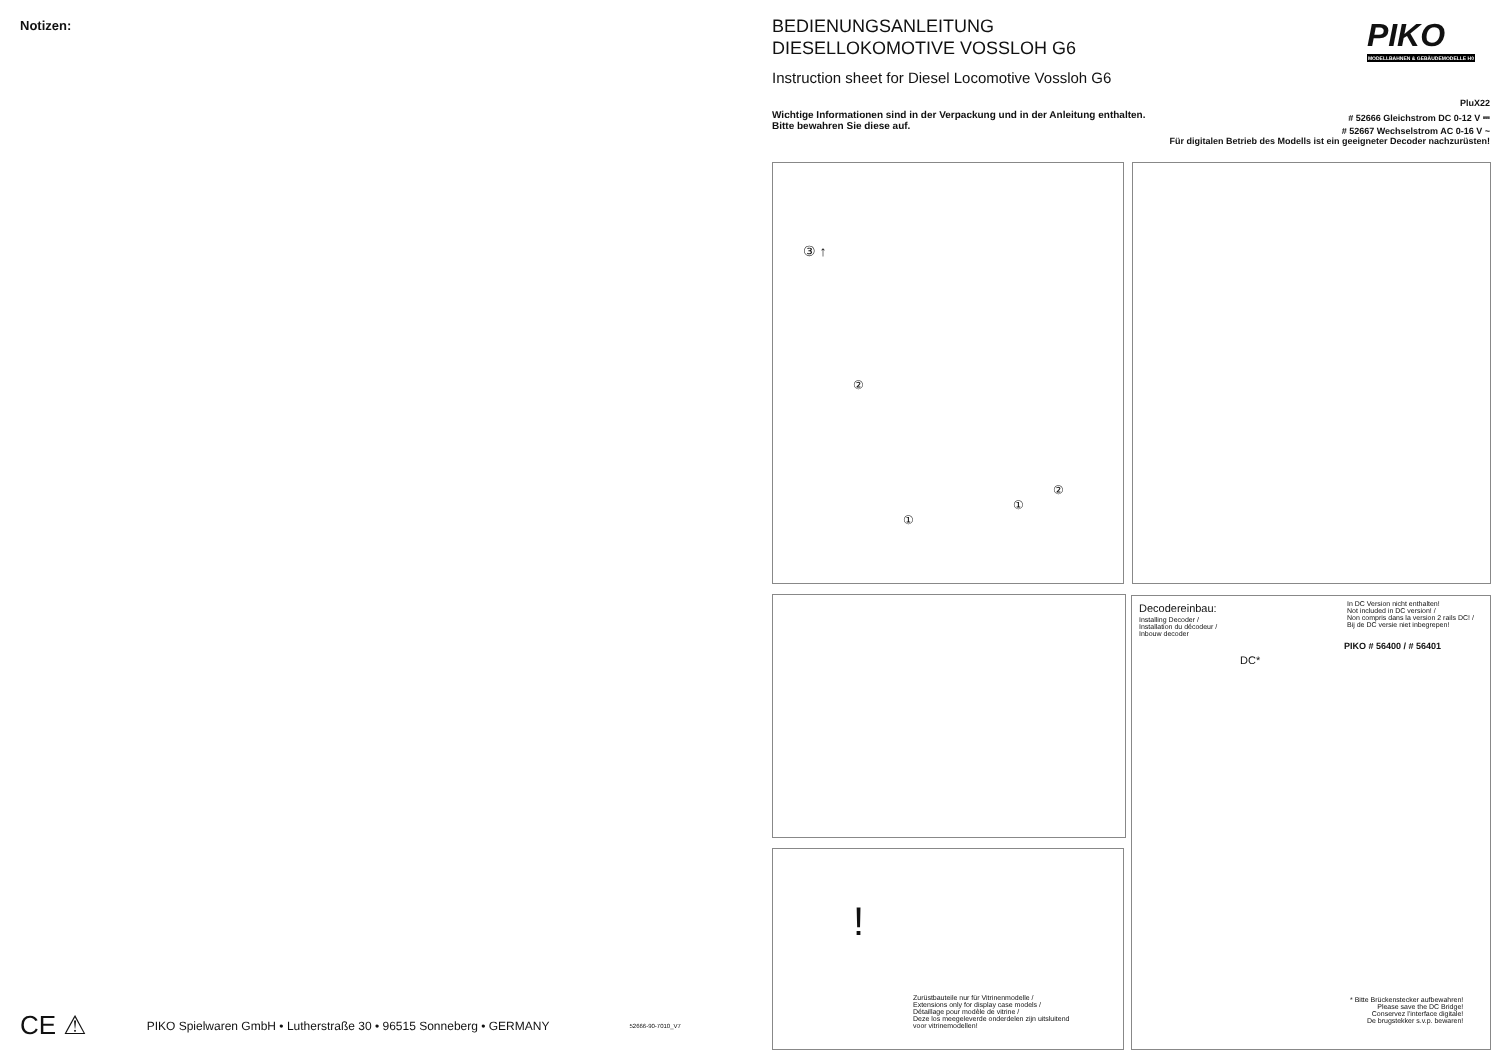Notizen:
CE ⚠ PIKO Spielwaren GmbH • Lutherstraße 30 • 96515 Sonneberg • GERMANY 52666-90-7010_V7
BEDIENUNGSANLEITUNG
DIESELLOKOMOTIVE VOSSLOH G6
Instruction sheet for Diesel Locomotive Vossloh G6
PIKO
MODELLBAHNEN & GEBÄUDEMODELLE H0
Wichtige Informationen sind in der Verpackung und in der Anleitung enthalten.
Bitte bewahren Sie diese auf.
PluX22
# 52666 Gleichstrom DC 0-12 V ⎓
# 52667 Wechselstrom AC 0-16 V ~
Für digitalen Betrieb des Modells ist ein geeigneter Decoder nachzurüsten!
③ ↑
②
②
①
①
!
Zurüstbauteile nur für Vitrinenmodelle /
Extensions only for display case models /
Détaillage pour modèle de vitrine /
Deze los meegeleverde onderdelen zijn uitsluitend
voor vitrinemodellen!
Decodereinbau:
Installing Decoder /
Installation du décodeur /
Inbouw decoder
In DC Version nicht enthalten!
Not included in DC version! /
Non compris dans la version 2 rails DC! /
Bij de DC versie niet inbegrepen!
PIKO # 56400 / # 56401
DC*
* Bitte Brückenstecker aufbewahren!
Please save the DC Bridge!
Conservez l’interface digitale!
De brugstekker s.v.p. bewaren!